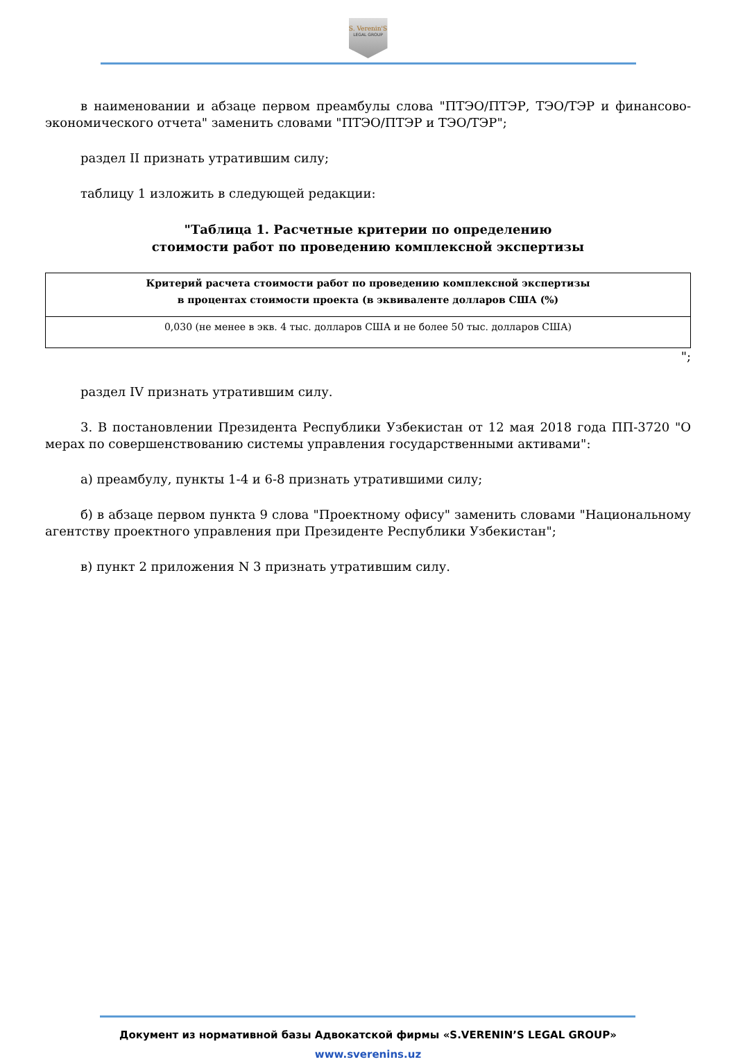S. Verenin'S
LEGAL GROUP
в наименовании и абзаце первом преамбулы слова "ПТЭО/ПТЭР, ТЭО/ТЭР и финансово-экономического отчета" заменить словами "ПТЭО/ПТЭР и ТЭО/ТЭР";
раздел II признать утратившим силу;
таблицу 1 изложить в следующей редакции:
"Таблица 1. Расчетные критерии по определению
стоимости работ по проведению комплексной экспертизы
| Критерий расчета стоимости работ по проведению комплексной экспертизы в процентах стоимости проекта (в эквиваленте долларов США (%) |
| --- |
| 0,030 (не менее в экв. 4 тыс. долларов США и не более 50 тыс. долларов США) |
";
раздел IV признать утратившим силу.
3. В постановлении Президента Республики Узбекистан от 12 мая 2018 года ПП-3720 "О мерах по совершенствованию системы управления государственными активами":
а) преамбулу, пункты 1-4 и 6-8 признать утратившими силу;
б) в абзаце первом пункта 9 слова "Проектному офису" заменить словами "Национальному агентству проектного управления при Президенте Республики Узбекистан";
в) пункт 2 приложения N 3 признать утратившим силу.
Документ из нормативной базы Адвокатской фирмы «S.VERENIN’S LEGAL GROUP»
www.sverenins.uz